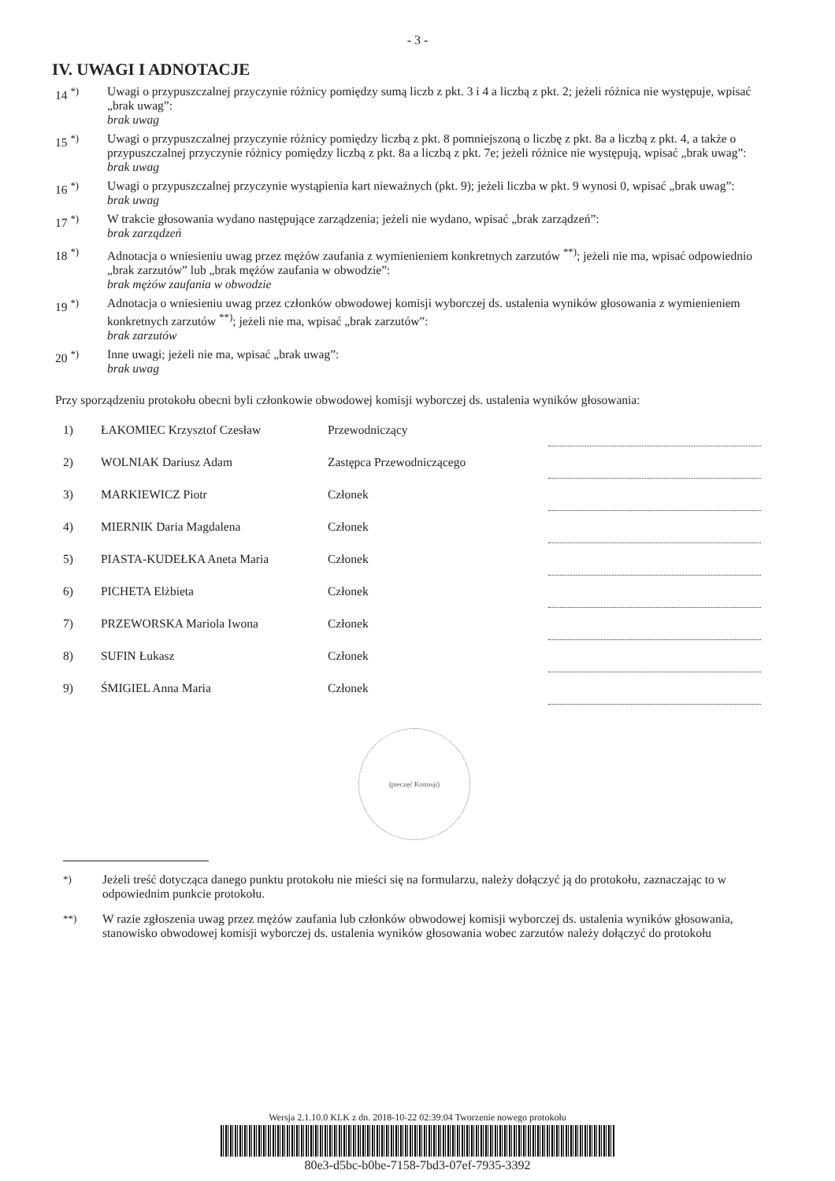- 3 -
IV. UWAGI I ADNOTACJE
14 <sup>*)</sup> Uwagi o przypuszczalnej przyczynie różnicy pomiędzy sumą liczb z pkt. 3 i 4 a liczbą z pkt. 2; jeżeli różnica nie występuje, wpisać „brak uwag”:
brak uwag
15 <sup>*)</sup> Uwagi o przypuszczalnej przyczynie różnicy pomiędzy liczbą z pkt. 8 pomniejszoną o liczbę z pkt. 8a a liczbą z pkt. 4, a także o przypuszczalnej przyczynie różnicy pomiędzy liczbą z pkt. 8a a liczbą z pkt. 7e; jeżeli różnice nie występują, wpisać „brak uwag”:
brak uwag
16 <sup>*)</sup> Uwagi o przypuszczalnej przyczynie wystąpienia kart nieważnych (pkt. 9); jeżeli liczba w pkt. 9 wynosi 0, wpisać „brak uwag”:
brak uwag
17 <sup>*)</sup> W trakcie głosowania wydano następujące zarządzenia; jeżeli nie wydano, wpisać „brak zarządzeń”:
brak zarządzeń
18 <sup>*)</sup> Adnotacja o wniesieniu uwag przez mężów zaufania z wymienieniem konkretnych zarzutów <sup>**)</sup>; jeżeli nie ma, wpisać odpowiednio „brak zarzutów” lub „brak mężów zaufania w obwodzie”:
brak mężów zaufania w obwodzie
19 <sup>*)</sup> Adnotacja o wniesieniu uwag przez członków obwodowej komisji wyborczej ds. ustalenia wyników głosowania z wymienieniem konkretnych zarzutów <sup>**)</sup>; jeżeli nie ma, wpisać „brak zarzutów”:
brak zarzutów
20 <sup>*)</sup> Inne uwagi; jeżeli nie ma, wpisać „brak uwag”:
brak uwag
Przy sporządzeniu protokołu obecni byli członkowie obwodowej komisji wyborczej ds. ustalenia wyników głosowania:
| 1) | ŁAKOMIEC Krzysztof Czesław | Przewodniczący | |
| 2) | WOLNIAK Dariusz Adam | Zastępca Przewodniczącego | |
| 3) | MARKIEWICZ Piotr | Członek | |
| 4) | MIERNIK Daria Magdalena | Członek | |
| 5) | PIASTA-KUDEŁKA Aneta Maria | Członek | |
| 6) | PICHETA Elżbieta | Członek | |
| 7) | PRZEWORSKA Mariola Iwona | Członek | |
| 8) | SUFIN Łukasz | Członek | |
| 9) | ŚMIGIEL Anna Maria | Członek | |
(pieczęć Komisji)
<sup>*)</sup> Jeżeli treść dotycząca danego punktu protokołu nie mieści się na formularzu, należy dołączyć ją do protokołu, zaznaczając to w odpowiednim punkcie protokołu.
<sup>**)</sup> W razie zgłoszenia uwag przez mężów zaufania lub członków obwodowej komisji wyborczej ds. ustalenia wyników głosowania, stanowisko obwodowej komisji wyborczej ds. ustalenia wyników głosowania wobec zarzutów należy dołączyć do protokołu
Wersja 2.1.10.0 KLK z dn. 2018-10-22 02:39:04 Tworzenie nowego protokołu
80e3-d5bc-b0be-7158-7bd3-07ef-7935-3392